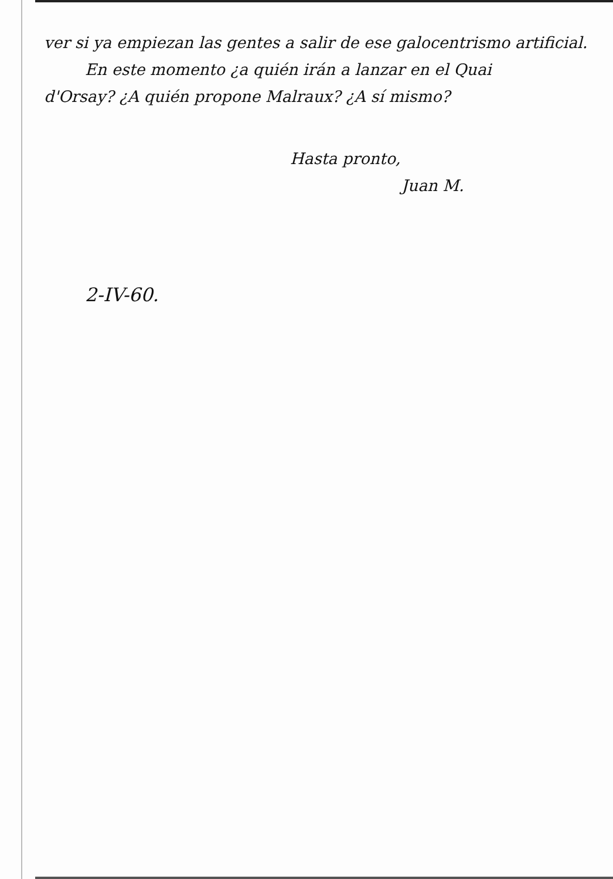ver si ya empiezan las gentes a salir de ese galocentrismo artificial.
En este momento ¿a quién irán a lanzar en el Quai
d'Orsay? ¿A quién propone Malraux? ¿A sí mismo?
Hasta pronto,
Juan M.
2-IV-60.